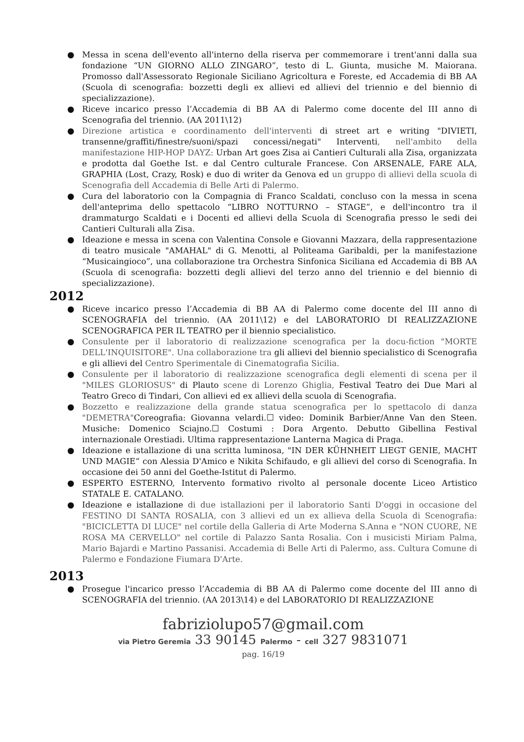● Messa in scena dell'evento all'interno della riserva per commemorare i trent'anni dalla sua fondazione “UN GIORNO ALLO ZINGARO”, testo di L. Giunta, musiche M. Maiorana. Promosso dall'Assessorato Regionale Siciliano Agricoltura e Foreste, ed Accademia di BB AA (Scuola di scenografia: bozzetti degli ex allievi ed allievi del triennio e del biennio di specializzazione).
● Riceve incarico presso l’Accademia di BB AA di Palermo come docente del III anno di Scenografia del triennio. (AA 2011\12)
● Direzione artistica e coordinamento dell'interventi di street art e writing "DIVIETI, transenne/graffiti/finestre/suoni/spazi concessi/negati" Interventi, nell'ambito della manifestazione HIP-HOP DAYZ: Urban Art goes Zisa ai Cantieri Culturali alla Zisa, organizzata e prodotta dal Goethe Ist. e dal Centro culturale Francese. Con ARSENALE, FARE ALA, GRAPHIA (Lost, Crazy, Rosk) e duo di writer da Genova ed un gruppo di allievi della scuola di Scenografia dell Accademia di Belle Arti di Palermo.
● Cura del laboratorio con la Compagnia di Franco Scaldati, concluso con la messa in scena dell'anteprima dello spettacolo “LIBRO NOTTURNO – STAGE”, e dell'incontro tra il drammaturgo Scaldati e i Docenti ed allievi della Scuola di Scenografia presso le sedi dei Cantieri Culturali alla Zisa.
● Ideazione e messa in scena con Valentina Console e Giovanni Mazzara, della rappresentazione di teatro musicale "AMAHAL" di G. Menotti, al Politeama Garibaldi, per la manifestazione “Musicaingioco”, una collaborazione tra Orchestra Sinfonica Siciliana ed Accademia di BB AA (Scuola di scenografia: bozzetti degli allievi del terzo anno del triennio e del biennio di specializzazione).
2012
● Riceve incarico presso l’Accademia di BB AA di Palermo come docente del III anno di SCENOGRAFIA del triennio. (AA 2011\12) e del LABORATORIO DI REALIZZAZIONE SCENOGRAFICA PER IL TEATRO per il biennio specialistico.
● Consulente per il laboratorio di realizzazione scenografica per la docu-fiction "MORTE DELL'INQUISITORE". Una collaborazione tra gli allievi del biennio specialistico di Scenografia e gli allievi del Centro Sperimentale di Cinematografia Sicilia.
● Consulente per il laboratorio di realizzazione scenografica degli elementi di scena per il "MILES GLORIOSUS" di Plauto scene di Lorenzo Ghiglia, Festival Teatro dei Due Mari al Teatro Greco di Tindari, Con allievi ed ex allievi della scuola di Scenografia.
● Bozzetto e realizzazione della grande statua scenografica per lo spettacolo di danza "DEMETRA"Coreografia: Giovanna velardi.☐ video: Dominik Barbier/Anne Van den Steen. Musiche: Domenico Sciajno.☐ Costumi : Dora Argento. Debutto Gibellina Festival internazionale Orestiadi. Ultima rappresentazione Lanterna Magica di Praga.
● Ideazione e istallazione di una scritta luminosa, "IN DER KÜHNHEIT LIEGT GENIE, MACHT UND MAGIE“ con Alessia D'Amico e Nikita Schifaudo, e gli allievi del corso di Scenografia. In occasione dei 50 anni del Goethe-Istitut di Palermo.
● ESPERTO ESTERNO, Intervento formativo rivolto al personale docente Liceo Artistico STATALE E. CATALANO.
● Ideazione e istallazione di due istallazioni per il laboratorio Santi D'oggi in occasione del FESTINO DI SANTA ROSALIA, con 3 allievi ed un ex allieva della Scuola di Scenografia: "BICICLETTA DI LUCE" nel cortile della Galleria di Arte Moderna S.Anna e "NON CUORE, NE ROSA MA CERVELLO" nel cortile di Palazzo Santa Rosalia. Con i musicisti Miriam Palma, Mario Bajardi e Martino Passanisi. Accademia di Belle Arti di Palermo, ass. Cultura Comune di Palermo e Fondazione Fiumara D'Arte.
2013
● Prosegue l'incarico presso l’Accademia di BB AA di Palermo come docente del III anno di SCENOGRAFIA del triennio. (AA 2013\14) e del LABORATORIO DI REALIZZAZIONE
fabriziolupo57@gmail.com
via Pietro Geremia 33 90145 Palermo - cell 327 9831071
pag. 16/19